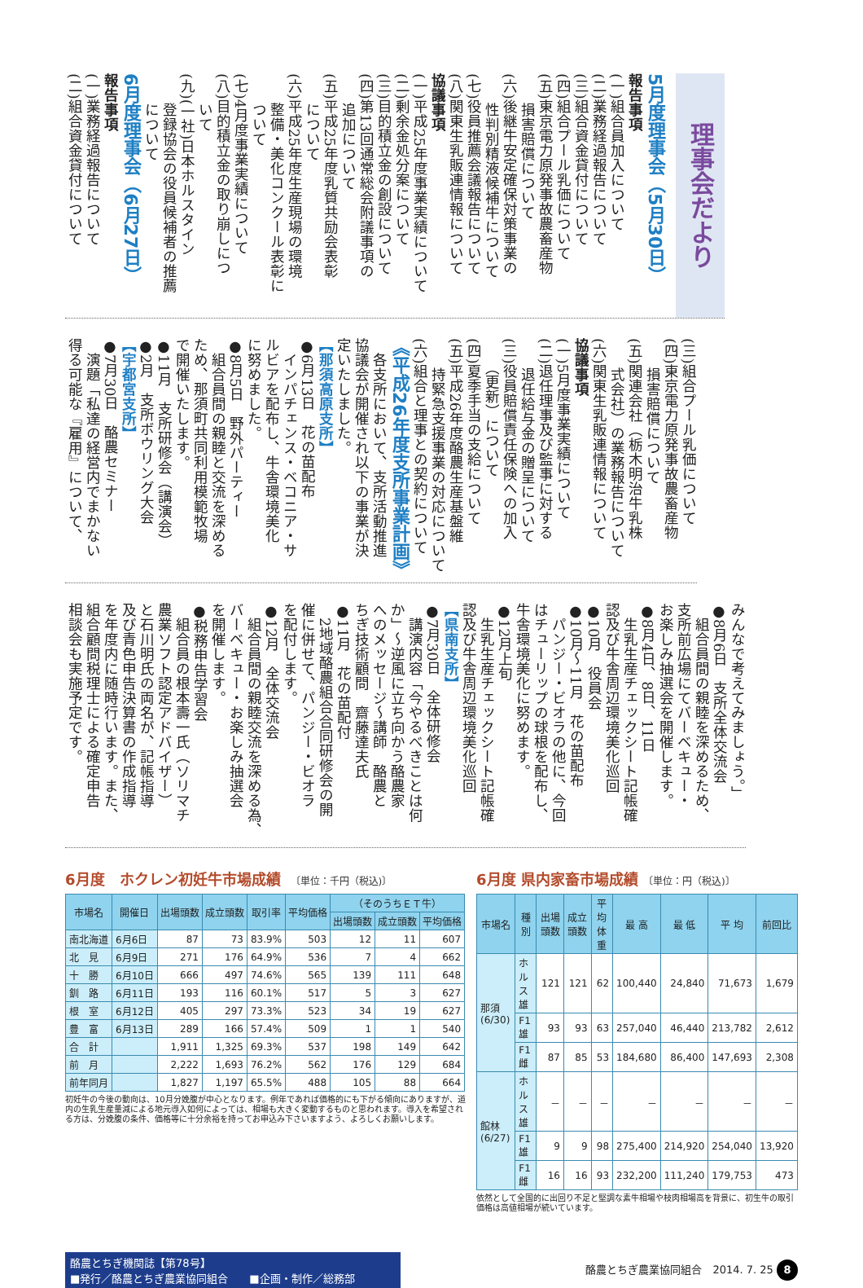理事会だより
5月度理事会（5月30日）
報告事項
(一)組合員加入について
(二)業務経過報告について
(三)組合資金貸付について
(四)組合プール乳価について
(五)東京電力原発事故農畜産物
　　損害賠償について
(六)後継牛安定確保対策事業の
　　性判別精液候補牛について
(七)役員推薦会議報告について
(八)関東生乳販連情報について
協議事項
(一)平成25年度事業実績について
(二)剰余金処分案について
(三)目的積立金の創設について
(四)第13回通常総会附議事項の
　　追加について
(五)平成25年度乳質共励会表彰
　　について
(六)平成25年度生産現場の環境
　　整備・美化コンクール表彰に
　　ついて
(七)4月度事業実績について
(八)目的積立金の取り崩しにつ
　　いて
(九)(一社)日本ホルスタイン
　　登録協会の役員候補者の推薦
　　について
6月度理事会（6月27日）
報告事項
(一)業務経過報告について
(二)組合資金貸付について
(三)組合プール乳価について
(四)東京電力原発事故農畜産物
　　損害賠償について
(五)関連会社（栃木明治牛乳株
　　式会社）の業務報告について
(六)関東生乳販連情報について
協議事項
(一)5月度事業実績について
(二)退任理事及び監事に対する
　　退任給与金の贈呈について
(三)役員賠償責任保険への加入
　　（更新）について
(四)夏季手当の支給について
(五)平成26年度酪農生産基盤維
　　持緊急支援事業の対応について
(六)組合と理事との契約について
《平成26年度支所事業計画》
　各支所において、支所活動推進
協議会が開催され以下の事業が決
定いたしました。
【那須高原支所】
●6月13日　花の苗配布
　インパチェンス・ベコニア・サ
ルビアを配布し、牛舎環境美化
に努めました。
●8月5日　野外パーティー
　組合員間の親睦と交流を深める
ため、那須町共同利用模範牧場
で開催いたします。
●11月　支所研修会（講演会）
●2月　支所ボウリング大会
【宇都宮支所】
●7月30日　酪農セミナー
　演題「私達の経営内でまかない
得る可能な『雇用』について、
みんなで考えてみましょう。」
●8月6日　支所全体交流会
　組合員間の親睦を深めるため、
支所前広場にてバーベキュー・
お楽しみ抽選会を開催します。
●8月4日、8日、11日
　生乳生産チェックシート記帳確
認及び牛舎周辺環境美化巡回
●10月　役員会
●10月～11月　花の苗配布
　パンジー・ビオラの他に、今回
はチューリップの球根を配布し、
牛舎環境美化に努めます。
●12月上旬
　生乳生産チェックシート記帳確
認及び牛舎周辺環境美化巡回
【県南支所】
●7月30日　全体研修会
　講演内容「今やるべきことは何
か」～逆風に立ち向かう酪農家
へのメッセージ～講師　酪農と
ちぎ技術顧問　齋藤達夫氏
●11月　花の苗配付
　2地域酪農組合合同研修会の開
催に併せて、パンジー・ビオラ
を配付します。
●12月　全体交流会
　組合員間の親睦交流を深める為、
バーベキュー・お楽しみ抽選会
を開催します。
●税務申告学習会
　組合員の根本壽一氏（ソリマチ
農業ソフト認定アドバイザー）
と石川明氏の両名が、記帳指導
及び青色申告決算書の作成指導
を年度内に随時行います。また、
組合顧問税理士による確定申告
相談会も実施予定です。
6月度　ホクレン初妊牛市場成績　〔単位：千円（税込)〕
| 市場名 | 開催日 | 出場頭数 | 成立頭数 | 取引率 | 平均価格 | （そのうちＥＴ牛） | | |
| --- | --- | --- | --- | --- | --- | --- | --- | --- |
| | | | | | | 出場頭数 | 成立頭数 | 平均価格 |
| 南北海道 | 6月6日 | 87 | 73 | 83.9% | 503 | 12 | 11 | 607 |
| 北 見 | 6月9日 | 271 | 176 | 64.9% | 536 | 7 | 4 | 662 |
| 十 勝 | 6月10日 | 666 | 497 | 74.6% | 565 | 139 | 111 | 648 |
| 釧 路 | 6月11日 | 193 | 116 | 60.1% | 517 | 5 | 3 | 627 |
| 根 室 | 6月12日 | 405 | 297 | 73.3% | 523 | 34 | 19 | 627 |
| 豊 富 | 6月13日 | 289 | 166 | 57.4% | 509 | 1 | 1 | 540 |
| 合 計 | | 1,911 | 1,325 | 69.3% | 537 | 198 | 149 | 642 |
| 前 月 | | 2,222 | 1,693 | 76.2% | 562 | 176 | 129 | 684 |
| 前年同月 | | 1,827 | 1,197 | 65.5% | 488 | 105 | 88 | 664 |
初妊牛の今後の動向は、10月分娩腹が中心となります。例年であれば価格的にも下がる傾向にありますが、道内の生乳生産量減による地元導入如何によっては、相場も大きく変動するものと思われます。導入を希望される方は、分娩腹の条件、価格等に十分余裕を持ってお申込み下さいますよう、よろしくお願いします。
6月度 県内家畜市場成績 〔単位：円（税込)〕
| 市場名 | 種 別 | 出場頭数 | 成立頭数 | 平均体重 | 最 高 | 最 低 | 平 均 | 前回比 |
| --- | --- | --- | --- | --- | --- | --- | --- | --- |
| 那須 (6/30) | ホルス雄 | 121 | 121 | 62 | 100,440 | 24,840 | 71,673 | 1,679 |
| | F1雄 | 93 | 93 | 63 | 257,040 | 46,440 | 213,782 | 2,612 |
| | F1雌 | 87 | 85 | 53 | 184,680 | 86,400 | 147,693 | 2,308 |
| 館林 (6/27) | ホルス雄 | － | － | － | － | － | － | － |
| | F1雄 | 9 | 9 | 98 | 275,400 | 214,920 | 254,040 | 13,920 |
| | F1雌 | 16 | 16 | 93 | 232,200 | 111,240 | 179,753 | 473 |
依然として全国的に出回り不足と堅調な素牛相場や枝肉相場高を背景に、初生牛の取引価格は高値相場が続いています。
酪農とちぎ機関誌【第78号】
■発行／酪農とちぎ農業協同組合　　■企画・制作／総務部
酪農とちぎ農業協同組合　2014. 7. 25 8